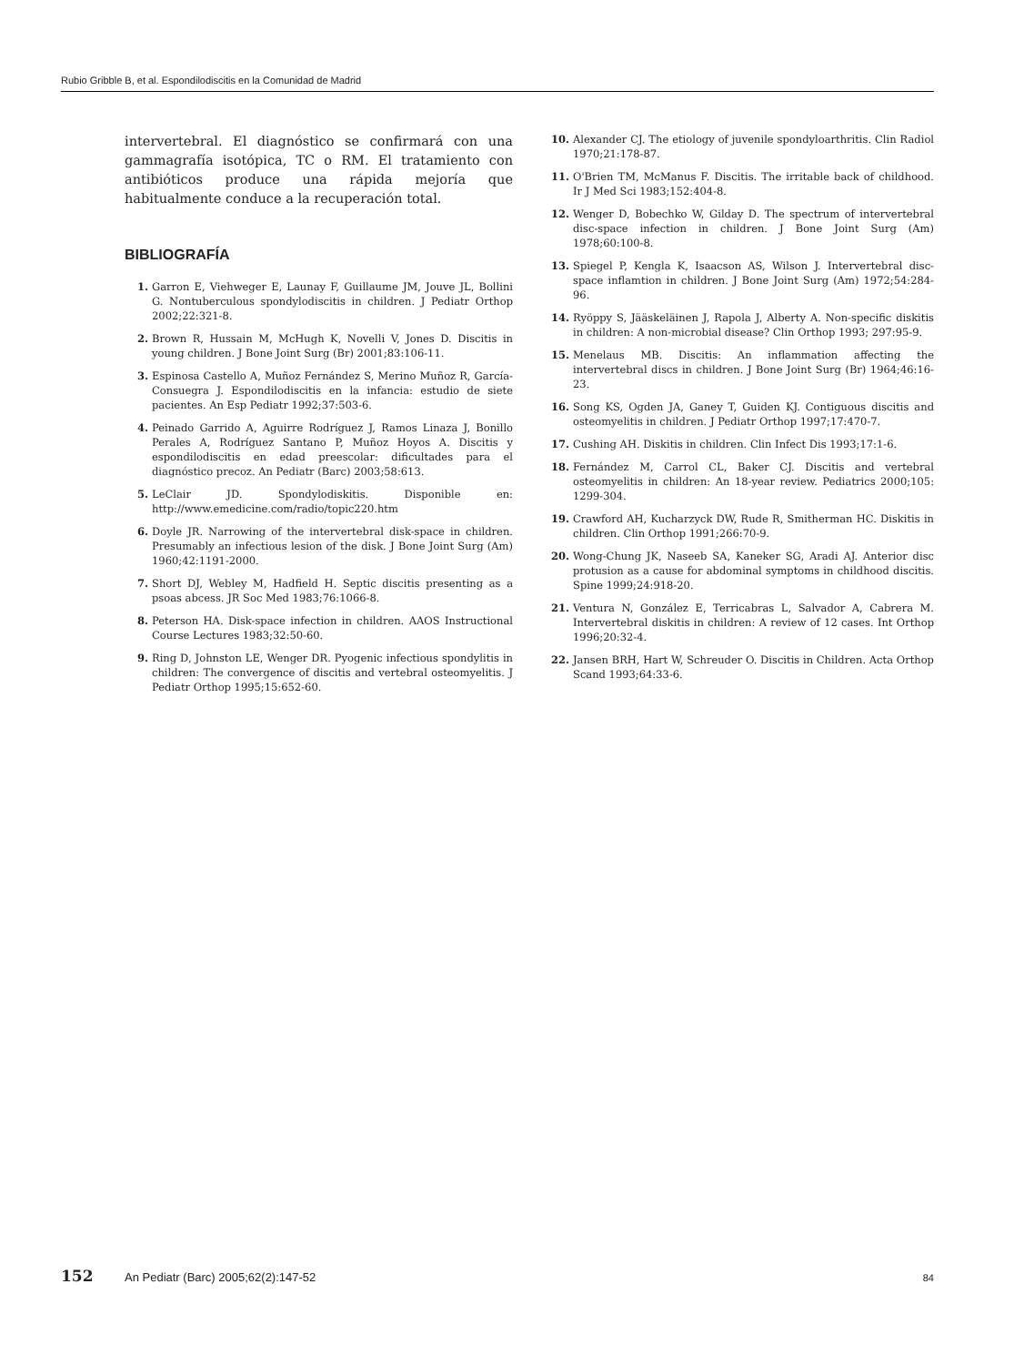Rubio Gribble B, et al. Espondilodiscitis en la Comunidad de Madrid
intervertebral. El diagnóstico se confirmará con una gammagrafía isotópica, TC o RM. El tratamiento con antibióticos produce una rápida mejoría que habitualmente conduce a la recuperación total.
BIBLIOGRAFÍA
1. Garron E, Viehweger E, Launay F, Guillaume JM, Jouve JL, Bollini G. Nontuberculous spondylodiscitis in children. J Pediatr Orthop 2002;22:321-8.
2. Brown R, Hussain M, McHugh K, Novelli V, Jones D. Discitis in young children. J Bone Joint Surg (Br) 2001;83:106-11.
3. Espinosa Castello A, Muñoz Fernández S, Merino Muñoz R, García-Consuegra J. Espondilodiscitis en la infancia: estudio de siete pacientes. An Esp Pediatr 1992;37:503-6.
4. Peinado Garrido A, Aguirre Rodríguez J, Ramos Linaza J, Bonillo Perales A, Rodríguez Santano P, Muñoz Hoyos A. Discitis y espondilodiscitis en edad preescolar: dificultades para el diagnóstico precoz. An Pediatr (Barc) 2003;58:613.
5. LeClair JD. Spondylodiskitis. Disponible en: http://www.emedicine.com/radio/topic220.htm
6. Doyle JR. Narrowing of the intervertebral disk-space in children. Presumably an infectious lesion of the disk. J Bone Joint Surg (Am) 1960;42:1191-2000.
7. Short DJ, Webley M, Hadfield H. Septic discitis presenting as a psoas abcess. JR Soc Med 1983;76:1066-8.
8. Peterson HA. Disk-space infection in children. AAOS Instructional Course Lectures 1983;32:50-60.
9. Ring D, Johnston LE, Wenger DR. Pyogenic infectious spondylitis in children: The convergence of discitis and vertebral osteomyelitis. J Pediatr Orthop 1995;15:652-60.
10. Alexander CJ. The etiology of juvenile spondyloarthritis. Clin Radiol 1970;21:178-87.
11. O'Brien TM, McManus F. Discitis. The irritable back of childhood. Ir J Med Sci 1983;152:404-8.
12. Wenger D, Bobechko W, Gilday D. The spectrum of intervertebral disc-space infection in children. J Bone Joint Surg (Am) 1978;60:100-8.
13. Spiegel P, Kengla K, Isaacson AS, Wilson J. Intervertebral disc-space inflamtion in children. J Bone Joint Surg (Am) 1972;54:284-96.
14. Ryöppy S, Jääskeläinen J, Rapola J, Alberty A. Non-specific diskitis in children: A non-microbial disease? Clin Orthop 1993; 297:95-9.
15. Menelaus MB. Discitis: An inflammation affecting the intervertebral discs in children. J Bone Joint Surg (Br) 1964;46:16-23.
16. Song KS, Ogden JA, Ganey T, Guiden KJ. Contiguous discitis and osteomyelitis in children. J Pediatr Orthop 1997;17:470-7.
17. Cushing AH. Diskitis in children. Clin Infect Dis 1993;17:1-6.
18. Fernández M, Carrol CL, Baker CJ. Discitis and vertebral osteomyelitis in children: An 18-year review. Pediatrics 2000;105: 1299-304.
19. Crawford AH, Kucharzyck DW, Rude R, Smitherman HC. Diskitis in children. Clin Orthop 1991;266:70-9.
20. Wong-Chung JK, Naseeb SA, Kaneker SG, Aradi AJ. Anterior disc protusion as a cause for abdominal symptoms in childhood discitis. Spine 1999;24:918-20.
21. Ventura N, González E, Terricabras L, Salvador A, Cabrera M. Intervertebral diskitis in children: A review of 12 cases. Int Orthop 1996;20:32-4.
22. Jansen BRH, Hart W, Schreuder O. Discitis in Children. Acta Orthop Scand 1993;64:33-6.
152 An Pediatr (Barc) 2005;62(2):147-52 84